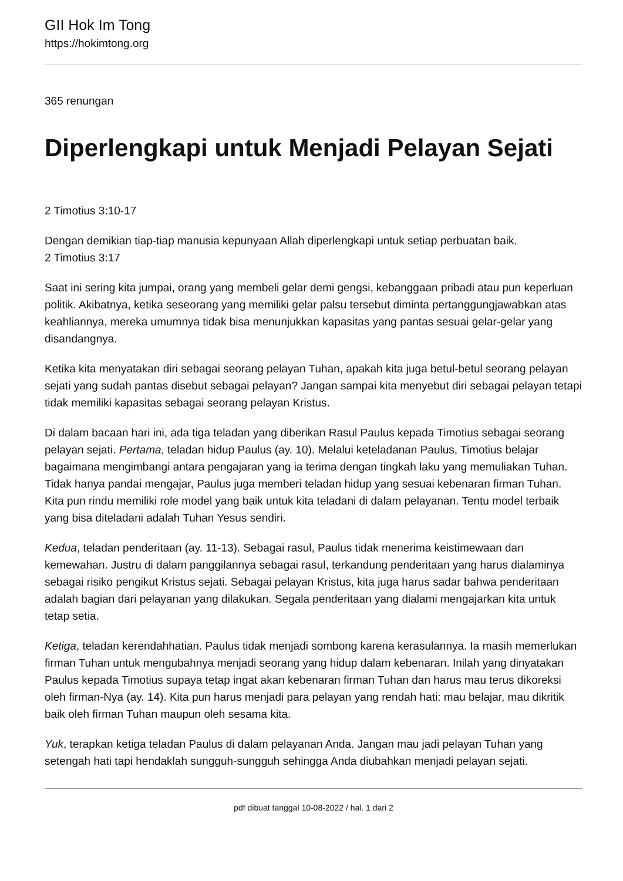GII Hok Im Tong
https://hokimtong.org
365 renungan
Diperlengkapi untuk Menjadi Pelayan Sejati
2 Timotius 3:10-17
Dengan demikian tiap-tiap manusia kepunyaan Allah diperlengkapi untuk setiap perbuatan baik.
2 Timotius 3:17
Saat ini sering kita jumpai, orang yang membeli gelar demi gengsi, kebanggaan pribadi atau pun keperluan politik. Akibatnya, ketika seseorang yang memiliki gelar palsu tersebut diminta pertanggungjawabkan atas keahliannya, mereka umumnya tidak bisa menunjukkan kapasitas yang pantas sesuai gelar-gelar yang disandangnya.
Ketika kita menyatakan diri sebagai seorang pelayan Tuhan, apakah kita juga betul-betul seorang pelayan sejati yang sudah pantas disebut sebagai pelayan? Jangan sampai kita menyebut diri sebagai pelayan tetapi tidak memiliki kapasitas sebagai seorang pelayan Kristus.
Di dalam bacaan hari ini, ada tiga teladan yang diberikan Rasul Paulus kepada Timotius sebagai seorang pelayan sejati. Pertama, teladan hidup Paulus (ay. 10). Melalui keteladanan Paulus, Timotius belajar bagaimana mengimbangi antara pengajaran yang ia terima dengan tingkah laku yang memuliakan Tuhan. Tidak hanya pandai mengajar, Paulus juga memberi teladan hidup yang sesuai kebenaran firman Tuhan. Kita pun rindu memiliki role model yang baik untuk kita teladani di dalam pelayanan. Tentu model terbaik yang bisa diteladani adalah Tuhan Yesus sendiri.
Kedua, teladan penderitaan (ay. 11-13). Sebagai rasul, Paulus tidak menerima keistimewaan dan kemewahan. Justru di dalam panggilannya sebagai rasul, terkandung penderitaan yang harus dialaminya sebagai risiko pengikut Kristus sejati. Sebagai pelayan Kristus, kita juga harus sadar bahwa penderitaan adalah bagian dari pelayanan yang dilakukan. Segala penderitaan yang dialami mengajarkan kita untuk tetap setia.
Ketiga, teladan kerendahhatian. Paulus tidak menjadi sombong karena kerasulannya. Ia masih memerlukan firman Tuhan untuk mengubahnya menjadi seorang yang hidup dalam kebenaran. Inilah yang dinyatakan Paulus kepada Timotius supaya tetap ingat akan kebenaran firman Tuhan dan harus mau terus dikoreksi oleh firman-Nya (ay. 14). Kita pun harus menjadi para pelayan yang rendah hati: mau belajar, mau dikritik baik oleh firman Tuhan maupun oleh sesama kita.
Yuk, terapkan ketiga teladan Paulus di dalam pelayanan Anda. Jangan mau jadi pelayan Tuhan yang setengah hati tapi hendaklah sungguh-sungguh sehingga Anda diubahkan menjadi pelayan sejati.
pdf dibuat tanggal 10-08-2022 / hal. 1 dari 2